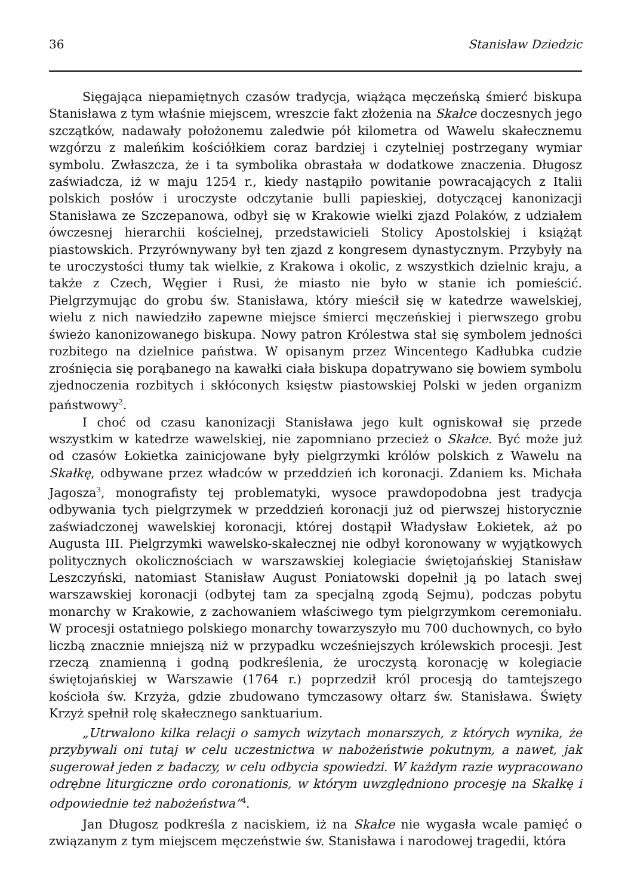36 Stanisław Dziedzic
Sięgająca niepamiętnych czasów tradycja, wiążąca męczeńską śmierć biskupa Stanisława z tym właśnie miejscem, wreszcie fakt złożenia na Skałce doczesnych jego szczątków, nadawały położonemu zaledwie pół kilometra od Wawelu skałecznemu wzgórzu z maleńkim kościółkiem coraz bardziej i czytelniej postrzegany wymiar symbolu. Zwłaszcza, że i ta symbolika obrastała w dodatkowe znaczenia. Długosz zaświadcza, iż w maju 1254 r., kiedy nastąpiło powitanie powracających z Italii polskich posłów i uroczyste odczytanie bulli papieskiej, dotyczącej kanonizacji Stanisława ze Szczepanowa, odbył się w Krakowie wielki zjazd Polaków, z udziałem ówczesnej hierarchii kościelnej, przedstawicieli Stolicy Apostolskiej i książąt piastowskich. Przyrównywany był ten zjazd z kongresem dynastycznym. Przybyły na te uroczystości tłumy tak wielkie, z Krakowa i okolic, z wszystkich dzielnic kraju, a także z Czech, Węgier i Rusi, że miasto nie było w stanie ich pomieścić. Pielgrzymując do grobu św. Stanisława, który mieścił się w katedrze wawelskiej, wielu z nich nawiedziło zapewne miejsce śmierci męczeńskiej i pierwszego grobu świeżo kanonizowanego biskupa. Nowy patron Królestwa stał się symbolem jedności rozbitego na dzielnice państwa. W opisanym przez Wincentego Kadłubka cudzie zrośnięcia się porąbanego na kawałki ciała biskupa dopatrywano się bowiem symbolu zjednoczenia rozbitych i skłóconych księstw piastowskiej Polski w jeden organizm państwowy<sup>2</sup>.
I choć od czasu kanonizacji Stanisława jego kult ogniskował się przede wszystkim w katedrze wawelskiej, nie zapomniano przecież o Skałce. Być może już od czasów Łokietka zainicjowane były pielgrzymki królów polskich z Wawelu na Skałkę, odbywane przez władców w przeddzień ich koronacji. Zdaniem ks. Michała Jagosza<sup>3</sup>, monografisty tej problematyki, wysoce prawdopodobna jest tradycja odbywania tych pielgrzymek w przeddzień koronacji już od pierwszej historycznie zaświadczonej wawelskiej koronacji, której dostąpił Władysław Łokietek, aż po Augusta III. Pielgrzymki wawelsko-skałecznej nie odbył koronowany w wyjątkowych politycznych okolicznościach w warszawskiej kolegiacie świętojańskiej Stanisław Leszczyński, natomiast Stanisław August Poniatowski dopełnił ją po latach swej warszawskiej koronacji (odbytej tam za specjalną zgodą Sejmu), podczas pobytu monarchy w Krakowie, z zachowaniem właściwego tym pielgrzymkom ceremoniału. W procesji ostatniego polskiego monarchy towarzyszyło mu 700 duchownych, co było liczbą znacznie mniejszą niż w przypadku wcześniejszych królewskich procesji. Jest rzeczą znamienną i godną podkreślenia, że uroczystą koronację w kolegiacie świętojańskiej w Warszawie (1764 r.) poprzedził król procesją do tamtejszego kościoła św. Krzyża, gdzie zbudowano tymczasowy ołtarz św. Stanisława. Święty Krzyż spełnił rolę skałecznego sanktuarium.
„Utrwalono kilka relacji o samych wizytach monarszych, z których wynika, że przybywali oni tutaj w celu uczestnictwa w nabożeństwie pokutnym, a nawet, jak sugerował jeden z badaczy, w celu odbycia spowiedzi. W każdym razie wypracowano odrębne liturgiczne ordo coronationis, w którym uwzględniono procesję na Skałkę i odpowiednie też nabożeństwa”<sup>4</sup>.
Jan Długosz podkreśla z naciskiem, iż na Skałce nie wygasła wcale pamięć o związanym z tym miejscem męczeństwie św. Stanisława i narodowej tragedii, która